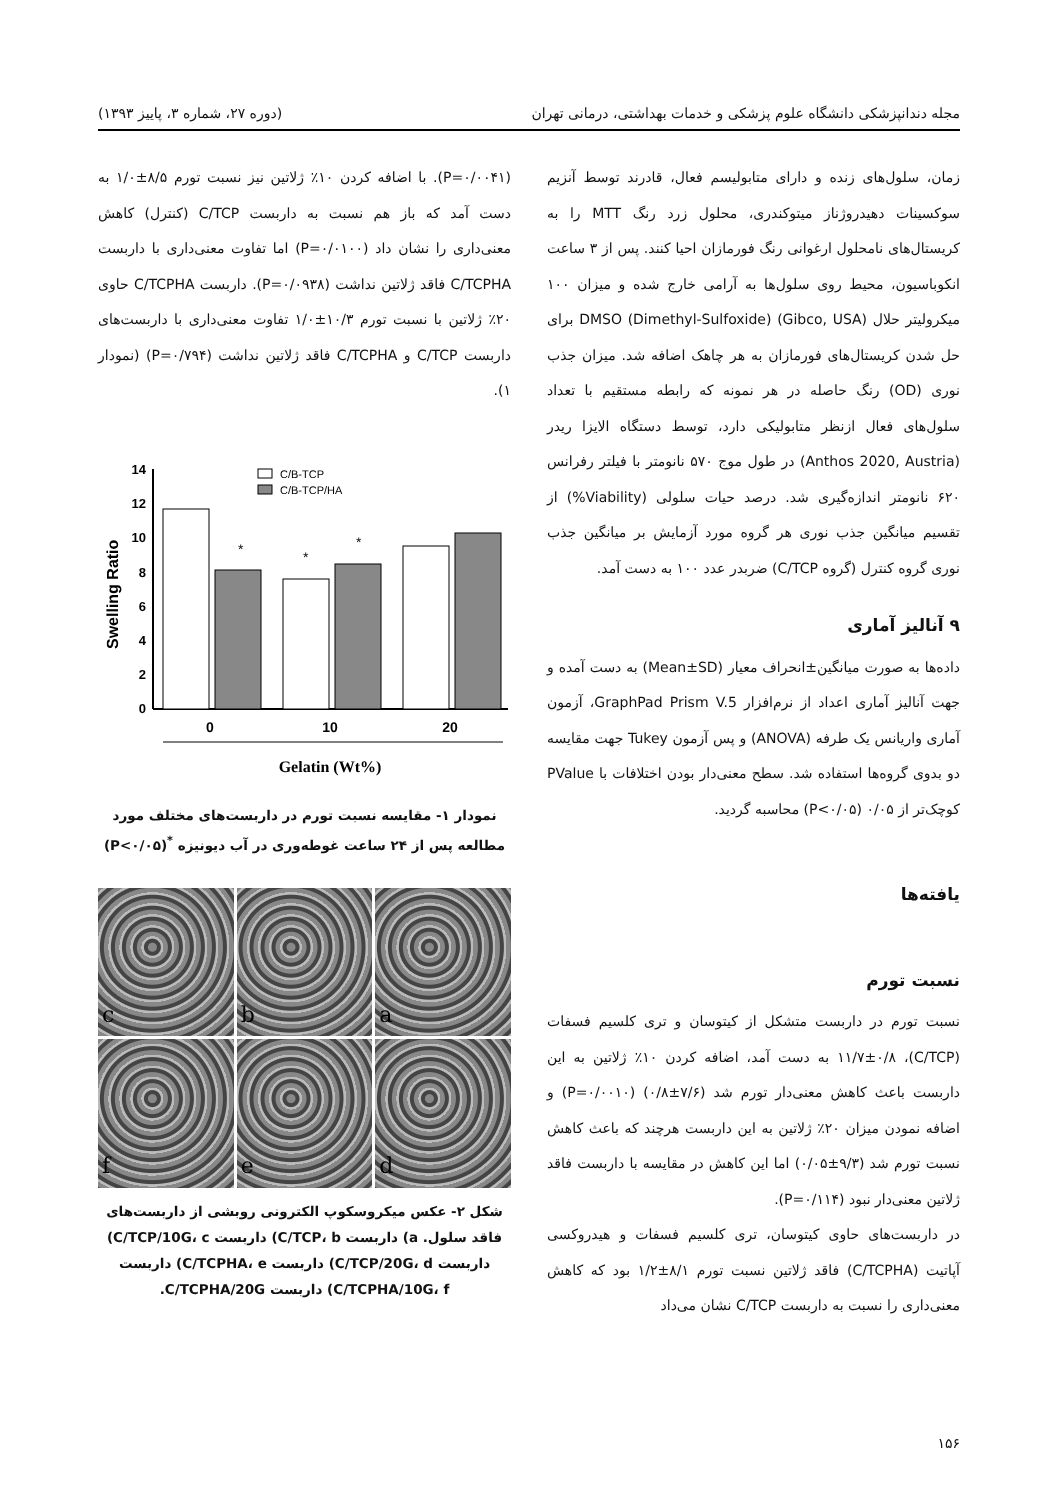مجله دندانپزشکی دانشگاه علوم پزشکی و خدمات بهداشتی، درمانی تهران (دوره ۲۷، شماره ۳، پاییز ۱۳۹۳)
زمان، سلول‌های زنده و دارای متابولیسم فعال، قادرند توسط آنزیم سوکسینات دهیدروژناز میتوکندری، محلول زرد رنگ MTT را به کریستال‌های نامحلول ارغوانی رنگ فورمازان احیا کنند. پس از ۳ ساعت انکوباسیون، محیط روی سلول‌ها به آرامی خارج شده و میزان ۱۰۰ میکرولیتر حلال DMSO (Dimethyl-Sulfoxide) (Gibco, USA) برای حل شدن کریستال‌های فورمازان به هر چاهک اضافه شد. میزان جذب نوری (OD) رنگ حاصله در هر نمونه که رابطه مستقیم با تعداد سلول‌های فعال ازنظر متابولیکی دارد، توسط دستگاه الایزا ریدر (Anthos 2020, Austria) در طول موج ۵۷۰ نانومتر با فیلتر رفرانس ۶۲۰ نانومتر اندازه‌گیری شد. درصد حیات سلولی (Viability%) از تقسیم میانگین جذب نوری هر گروه مورد آزمایش بر میانگین جذب نوری گروه کنترل (گروه C/TCP) ضربدر عدد ۱۰۰ به دست آمد.
۹ آنالیز آماری
داده‌ها به صورت میانگین±انحراف معیار (Mean±SD) به دست آمده و جهت آنالیز آماری اعداد از نرم‌افزار GraphPad Prism V.5، آزمون آماری واریانس یک طرفه (ANOVA) و پس آزمون Tukey جهت مقایسه دو بدوی گروه‌ها استفاده شد. سطح معنی‌دار بودن اختلافات با PValue کوچک‌تر از ۰/۰۵ (P<۰/۰۵) محاسبه گردید.
یافته‌ها
نسبت تورم
نسبت تورم در داربست متشکل از کیتوسان و تری کلسیم فسفات (C/TCP)، ۱۱/۷±۰/۸ به دست آمد، اضافه کردن ۱۰٪ ژلاتین به این داربست باعث کاهش معنی‌دار تورم شد (۷/۶±۰/۸) (P=۰/۰۰۱۰) و اضافه نمودن میزان ۲۰٪ ژلاتین به این داربست هرچند که باعث کاهش نسبت تورم شد (۹/۳±۰/۰۵) اما این کاهش در مقایسه با داربست فاقد ژلاتین معنی‌دار نبود (P=۰/۱۱۴).
در داربست‌های حاوی کیتوسان، تری کلسیم فسفات و هیدروکسی آپاتیت (C/TCPHA) فاقد ژلاتین نسبت تورم ۸/۱±۱/۲ بود که کاهش معنی‌داری را نسبت به داربست C/TCP نشان می‌داد
(P=۰/۰۰۴۱). با اضافه کردن ۱۰٪ ژلاتین نیز نسبت تورم ۸/۵±۱/۰ به دست آمد که باز هم نسبت به داربست C/TCP (کنترل) کاهش معنی‌داری را نشان داد (P=۰/۰۱۰۰) اما تفاوت معنی‌داری با داربست C/TCPHA فاقد ژلاتین نداشت (P=۰/۰۹۳۸). داربست C/TCPHA حاوی ۲۰٪ ژلاتین با نسبت تورم ۱۰/۳±۱/۰ تفاوت معنی‌داری با داربست‌های داربست C/TCP و C/TCPHA فاقد ژلاتین نداشت (P=۰/۷۹۴) (نمودار ۱).
Swelling Ratio
14
12
10
8
6
4
2
0
*
*
*
C/B-TCP
C/B-TCP/HA
0
10
20
Gelatin (Wt%)
نمودار ۱- مقایسه نسبت تورم در داربست‌های مختلف مورد مطالعه پس از ۲۴ ساعت غوطه‌وری در آب دیونیزه <sup>*</sup>(P<۰/۰۵)
a
b
c
d
e
f
شکل ۲- عکس میکروسکوپ الکترونی روبشی از داربست‌های فاقد سلول. a) داربست C/TCP، b) داربست C/TCP/10G، c) داربست C/TCP/20G، d) داربست C/TCPHA، e) داربست C/TCPHA/10G، f) داربست C/TCPHA/20G.
۱۵۶